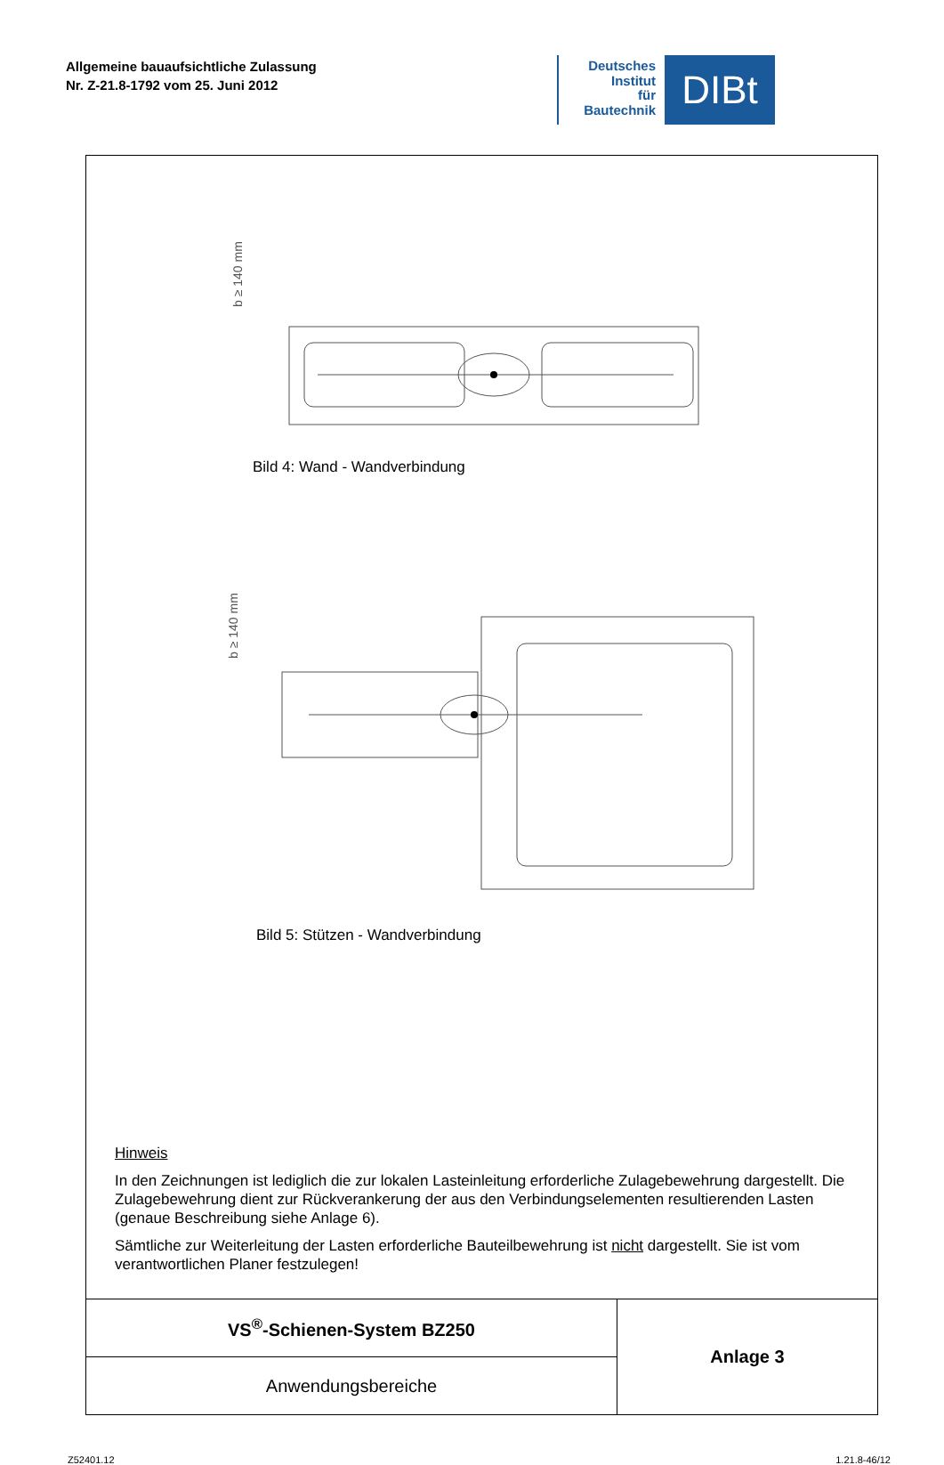Allgemeine bauaufsichtliche Zulassung
Nr. Z-21.8-1792 vom 25. Juni 2012
Deutsches
Institut
für
Bautechnik
DIBt
b ≥ 140 mm
b ≥ 140 mm
Bild 4: Wand - Wandverbindung
Bild 5: Stützen - Wandverbindung
Hinweis
In den Zeichnungen ist lediglich die zur lokalen Lasteinleitung erforderliche Zulagebewehrung dargestellt. Die Zulagebewehrung dient zur Rückverankerung der aus den Verbindungselementen resultierenden Lasten (genaue Beschreibung siehe Anlage 6).
Sämtliche zur Weiterleitung der Lasten erforderliche Bauteilbewehrung ist nicht dargestellt. Sie ist vom verantwortlichen Planer festzulegen!
| VS<sup>®</sup>-Schienen-System BZ250 | Anlage 3 |
| Anwendungsbereiche | |
Z52401.12 1.21.8-46/12